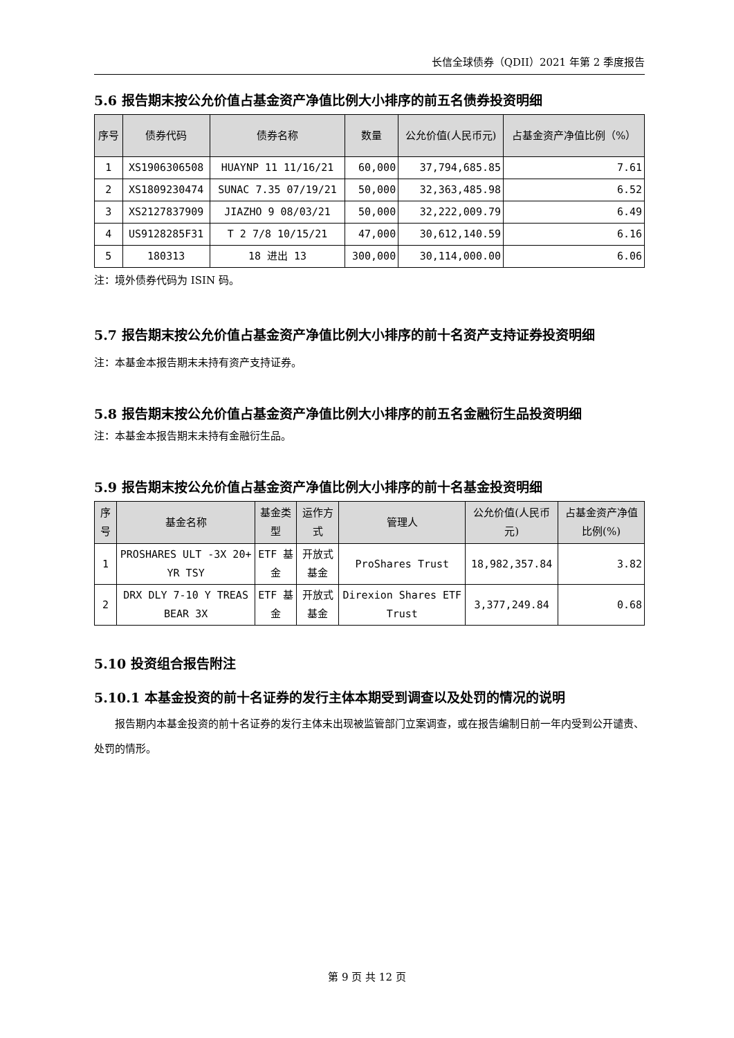长信全球债券（QDII）2021 年第 2 季度报告
5.6 报告期末按公允价值占基金资产净值比例大小排序的前五名债券投资明细
| 序号 | 债券代码 | 债券名称 | 数量 | 公允价值(人民币元) | 占基金资产净值比例（%） |
| --- | --- | --- | --- | --- | --- |
| 1 | XS1906306508 | HUAYNP 11 11/16/21 | 60,000 | 37,794,685.85 | 7.61 |
| 2 | XS1809230474 | SUNAC 7.35 07/19/21 | 50,000 | 32,363,485.98 | 6.52 |
| 3 | XS2127837909 | JIAZHO 9 08/03/21 | 50,000 | 32,222,009.79 | 6.49 |
| 4 | US9128285F31 | T 2 7/8 10/15/21 | 47,000 | 30,612,140.59 | 6.16 |
| 5 | 180313 | 18 进出 13 | 300,000 | 30,114,000.00 | 6.06 |
注：境外债券代码为 ISIN 码。
5.7 报告期末按公允价值占基金资产净值比例大小排序的前十名资产支持证券投资明细
注：本基金本报告期末未持有资产支持证券。
5.8 报告期末按公允价值占基金资产净值比例大小排序的前五名金融衍生品投资明细
注：本基金本报告期末未持有金融衍生品。
5.9 报告期末按公允价值占基金资产净值比例大小排序的前十名基金投资明细
| 序号 | 基金名称 | 基金类型 | 运作方式 | 管理人 | 公允价值(人民币元) | 占基金资产净值比例(%) |
| --- | --- | --- | --- | --- | --- | --- |
| 1 | PROSHARES ULT -3X 20+ YR TSY | ETF 基金 | 开放式基金 | ProShares Trust | 18,982,357.84 | 3.82 |
| 2 | DRX DLY 7-10 Y TREAS BEAR 3X | ETF 基金 | 开放式基金 | Direxion Shares ETF Trust | 3,377,249.84 | 0.68 |
5.10 投资组合报告附注
5.10.1 本基金投资的前十名证券的发行主体本期受到调查以及处罚的情况的说明
报告期内本基金投资的前十名证券的发行主体未出现被监管部门立案调查，或在报告编制日前一年内受到公开谴责、处罚的情形。
第 9 页 共 12 页